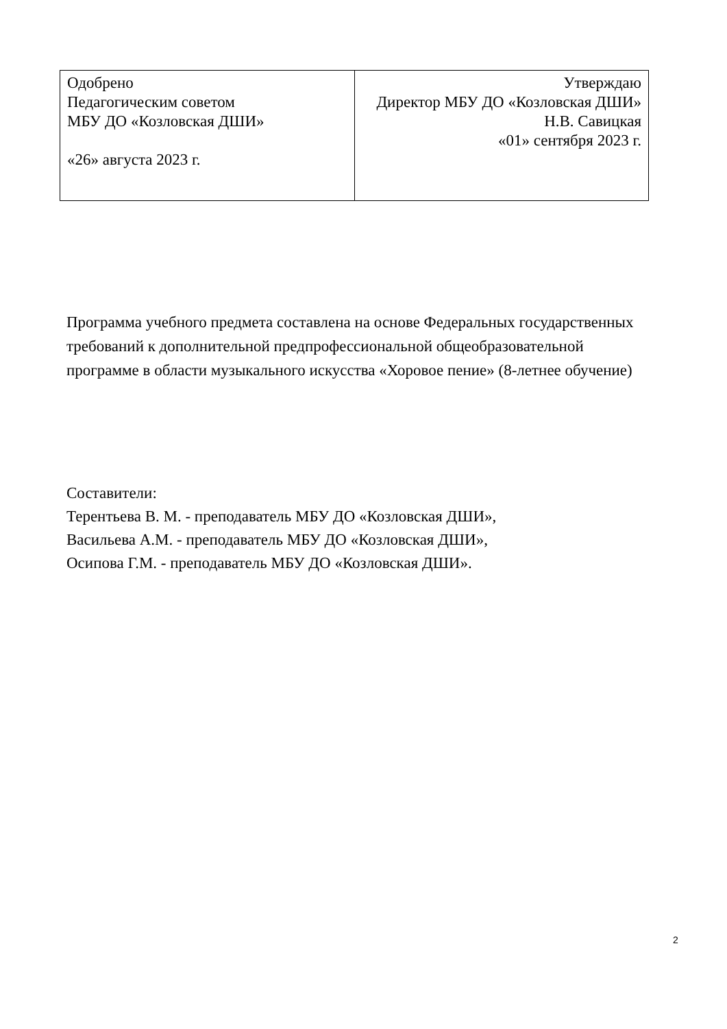| Одобрено Педагогическим советом МБУ ДО «Козловская ДШИ» «26» августа 2023 г. | Утверждаю Директор МБУ ДО «Козловская ДШИ» Н.В. Савицкая «01» сентября 2023 г. |
Программа учебного предмета составлена на основе Федеральных государственных требований к дополнительной предпрофессиональной общеобразовательной программе в области музыкального искусства «Хоровое пение» (8-летнее обучение)
Составители:
Терентьева В. М. - преподаватель МБУ ДО «Козловская ДШИ»,
Васильева А.М. - преподаватель МБУ ДО «Козловская ДШИ»,
Осипова Г.М. - преподаватель МБУ ДО «Козловская ДШИ».
2